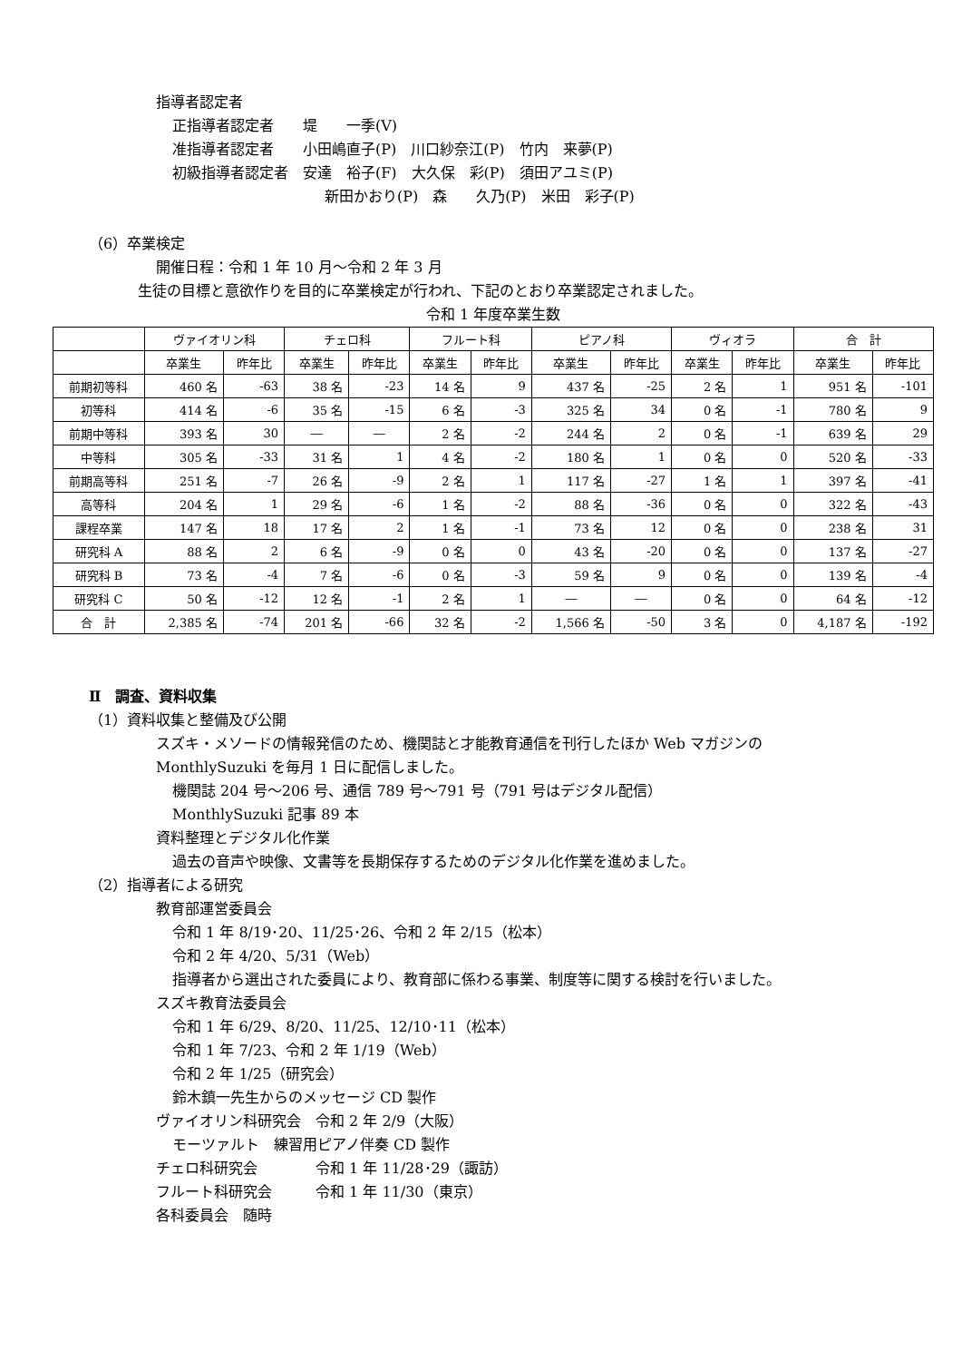指導者認定者
正指導者認定者　　堤　　一季(V)
准指導者認定者　　小田嶋直子(P)　川口紗奈江(P)　竹内　来夢(P)
初級指導者認定者　安達　裕子(F)　大久保　彩(P)　須田アユミ(P)
新田かおり(P)　森　　久乃(P)　米田　彩子(P)
（6）卒業検定
開催日程：令和 1 年 10 月～令和 2 年 3 月
生徒の目標と意欲作りを目的に卒業検定が行われ、下記のとおり卒業認定されました。
令和 1 年度卒業生数
| | ヴァイオリン科 | | チェロ科 | | フルート科 | | ピアノ科 | | ヴィオラ | | 合 計 | |
| --- | --- | --- | --- | --- | --- | --- | --- | --- | --- | --- | --- | --- |
| | 卒業生 | 昨年比 | 卒業生 | 昨年比 | 卒業生 | 昨年比 | 卒業生 | 昨年比 | 卒業生 | 昨年比 | 卒業生 | 昨年比 |
| 前期初等科 | 460 名 | -63 | 38 名 | -23 | 14 名 | 9 | 437 名 | -25 | 2 名 | 1 | 951 名 | -101 |
| 初等科 | 414 名 | -6 | 35 名 | -15 | 6 名 | -3 | 325 名 | 34 | 0 名 | -1 | 780 名 | 9 |
| 前期中等科 | 393 名 | 30 | ― | ― | 2 名 | -2 | 244 名 | 2 | 0 名 | -1 | 639 名 | 29 |
| 中等科 | 305 名 | -33 | 31 名 | 1 | 4 名 | -2 | 180 名 | 1 | 0 名 | 0 | 520 名 | -33 |
| 前期高等科 | 251 名 | -7 | 26 名 | -9 | 2 名 | 1 | 117 名 | -27 | 1 名 | 1 | 397 名 | -41 |
| 高等科 | 204 名 | 1 | 29 名 | -6 | 1 名 | -2 | 88 名 | -36 | 0 名 | 0 | 322 名 | -43 |
| 課程卒業 | 147 名 | 18 | 17 名 | 2 | 1 名 | -1 | 73 名 | 12 | 0 名 | 0 | 238 名 | 31 |
| 研究科 A | 88 名 | 2 | 6 名 | -9 | 0 名 | 0 | 43 名 | -20 | 0 名 | 0 | 137 名 | -27 |
| 研究科 B | 73 名 | -4 | 7 名 | -6 | 0 名 | -3 | 59 名 | 9 | 0 名 | 0 | 139 名 | -4 |
| 研究科 C | 50 名 | -12 | 12 名 | -1 | 2 名 | 1 | ― | ― | 0 名 | 0 | 64 名 | -12 |
| 合 計 | 2,385 名 | -74 | 201 名 | -66 | 32 名 | -2 | 1,566 名 | -50 | 3 名 | 0 | 4,187 名 | -192 |
Ⅱ　調査、資料収集
（1）資料収集と整備及び公開
スズキ・メソードの情報発信のため、機関誌と才能教育通信を刊行したほか Web マガジンの
MonthlySuzuki を毎月 1 日に配信しました。
機関誌 204 号～206 号、通信 789 号～791 号（791 号はデジタル配信）
MonthlySuzuki 記事 89 本
資料整理とデジタル化作業
過去の音声や映像、文書等を長期保存するためのデジタル化作業を進めました。
（2）指導者による研究
教育部運営委員会
令和 1 年 8/19･20、11/25･26、令和 2 年 2/15（松本）
令和 2 年 4/20、5/31（Web）
指導者から選出された委員により、教育部に係わる事業、制度等に関する検討を行いました。
スズキ教育法委員会
令和 1 年 6/29、8/20、11/25、12/10･11（松本）
令和 1 年 7/23、令和 2 年 1/19（Web）
令和 2 年 1/25（研究会）
鈴木鎮一先生からのメッセージ CD 製作
ヴァイオリン科研究会　令和 2 年 2/9（大阪）
モーツァルト　練習用ピアノ伴奏 CD 製作
チェロ科研究会　　　　令和 1 年 11/28･29（諏訪）
フルート科研究会　　　令和 1 年 11/30（東京）
各科委員会　随時